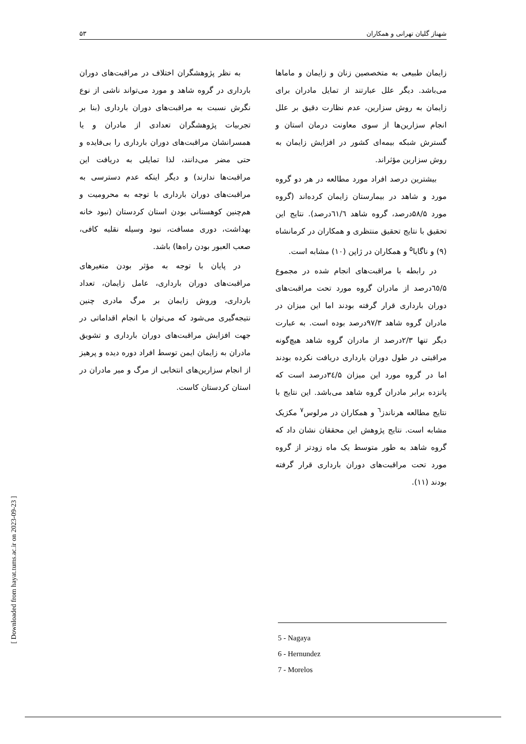۵۳ شهناز گلیان تهرانی و همکاران
زایمان طبیعی به متخصصین زنان و زایمان و ماماها می‌باشد. دیگر علل عبارتند از تمایل مادران برای زایمان به روش سزارین، عدم نظارت دقیق بر علل انجام سزارین‌ها از سوی معاونت درمان استان و گسترش شبکه بیمه‌ای کشور در افزایش زایمان به روش سزارین مؤثراند.
بیشترین درصد افراد مورد مطالعه در هر دو گروه مورد و شاهد در بیمارستان زایمان کرده‌اند (گروه مورد ۵۸/۵درصد، گروه شاهد ٦١/٦درصد). نتایج این تحقیق با نتایج تحقیق منتظری و همکاران در کرمانشاه (۹) و ناگایا<sup>۵</sup> و همکاران در ژاپن (۱۰) مشابه است.
در رابطه با مراقبت‌های انجام شده در مجموع ٦٥/۵درصد از مادران گروه مورد تحت مراقبت‌های دوران بارداری قرار گرفته بودند اما این میزان در مادران گروه شاهد ۹۷/۳درصد بوده است. به عبارت دیگر تنها ۲/۳درصد از مادران گروه شاهد هیچ‌گونه مراقبتی در طول دوران بارداری دریافت نکرده بودند اما در گروه مورد این میزان ٣٤/۵درصد است که پانزده برابر مادران گروه شاهد می‌باشد. این نتایج با نتایج مطالعه هرناندز<sup>٦</sup> و همکاران در مرلوس<sup>۷</sup> مکزیک مشابه است. نتایج پژوهش این محققان نشان داد که گروه شاهد به طور متوسط یک ماه زودتر از گروه مورد تحت مراقبت‌های دوران بارداری قرار گرفته بودند (۱۱).
به نظر پژوهشگران اختلاف در مراقبت‌های دوران بارداری در گروه شاهد و مورد می‌تواند ناشی از نوع نگرش نسبت به مراقبت‌های دوران بارداری (بنا بر تجربیات پژوهشگران تعدادی از مادران و یا همسرانشان مراقبت‌های دوران بارداری را بی‌فایده و حتی مضر می‌دانند، لذا تمایلی به دریافت این مراقبت‌ها ندارند) و دیگر اینکه عدم دسترسی به مراقبت‌های دوران بارداری با توجه به محرومیت و هم‌چنین کوهستانی بودن استان کردستان (نبود خانه بهداشت، دوری مسافت، نبود وسیله نقلیه کافی، صعب العبور بودن راه‌ها) باشد.
در پایان با توجه به مؤثر بودن متغیرهای مراقبت‌های دوران بارداری، عامل زایمان، تعداد بارداری، وروش زایمان بر مرگ مادری چنین نتیجه‌گیری می‌شود که می‌توان با انجام اقداماتی در جهت افزایش مراقبت‌های دوران بارداری و تشویق مادران به زایمان ایمن توسط افراد دوره دیده و پرهیز از انجام سزارین‌های انتخابی از مرگ و میر مادران در استان کردستان کاست.
5 - Nagaya
6 - Hernundez
7 - Morelos
[ Downloaded from hayat.tums.ac.ir on 2023-09-23 ]